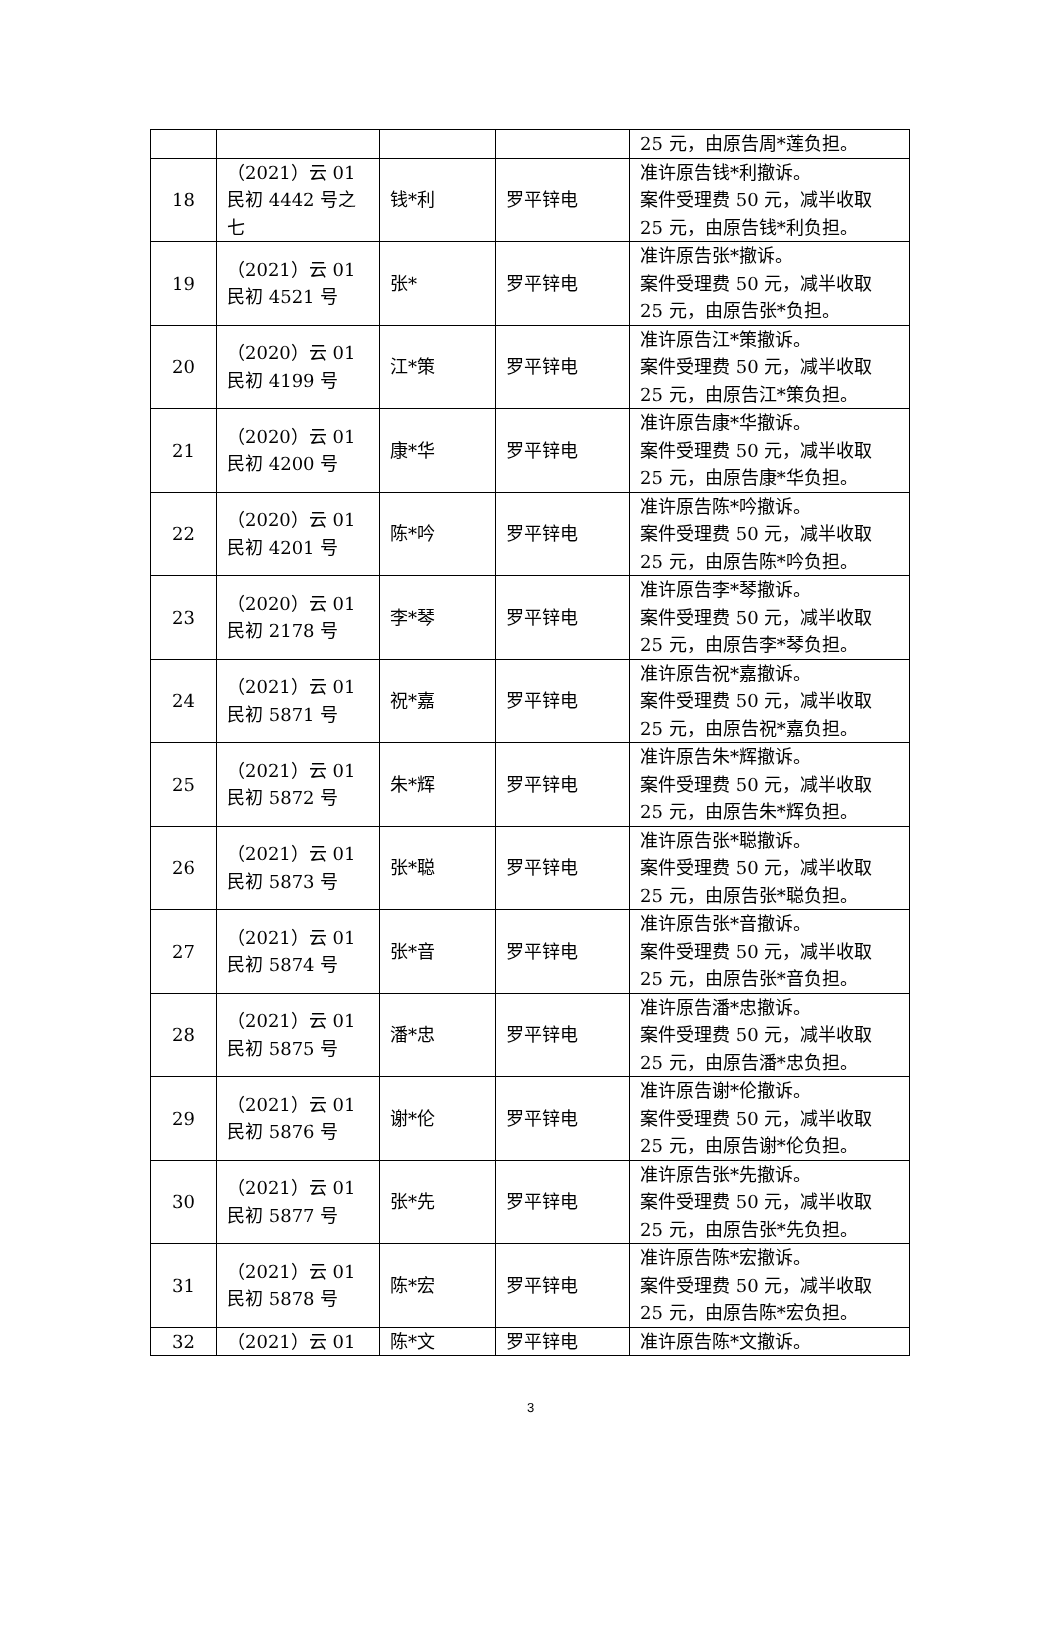| | | | | 25 元，由原告周*莲负担。 |
| 18 | （2021）云 01 民初 4442 号之七 | 钱*利 | 罗平锌电 | 准许原告钱*利撤诉。 案件受理费 50 元，减半收取 25 元，由原告钱*利负担。 |
| 19 | （2021）云 01 民初 4521 号 | 张* | 罗平锌电 | 准许原告张*撤诉。 案件受理费 50 元，减半收取 25 元，由原告张*负担。 |
| 20 | （2020）云 01 民初 4199 号 | 江*策 | 罗平锌电 | 准许原告江*策撤诉。 案件受理费 50 元，减半收取 25 元，由原告江*策负担。 |
| 21 | （2020）云 01 民初 4200 号 | 康*华 | 罗平锌电 | 准许原告康*华撤诉。 案件受理费 50 元，减半收取 25 元，由原告康*华负担。 |
| 22 | （2020）云 01 民初 4201 号 | 陈*吟 | 罗平锌电 | 准许原告陈*吟撤诉。 案件受理费 50 元，减半收取 25 元，由原告陈*吟负担。 |
| 23 | （2020）云 01 民初 2178 号 | 李*琴 | 罗平锌电 | 准许原告李*琴撤诉。 案件受理费 50 元，减半收取 25 元，由原告李*琴负担。 |
| 24 | （2021）云 01 民初 5871 号 | 祝*嘉 | 罗平锌电 | 准许原告祝*嘉撤诉。 案件受理费 50 元，减半收取 25 元，由原告祝*嘉负担。 |
| 25 | （2021）云 01 民初 5872 号 | 朱*辉 | 罗平锌电 | 准许原告朱*辉撤诉。 案件受理费 50 元，减半收取 25 元，由原告朱*辉负担。 |
| 26 | （2021）云 01 民初 5873 号 | 张*聪 | 罗平锌电 | 准许原告张*聪撤诉。 案件受理费 50 元，减半收取 25 元，由原告张*聪负担。 |
| 27 | （2021）云 01 民初 5874 号 | 张*音 | 罗平锌电 | 准许原告张*音撤诉。 案件受理费 50 元，减半收取 25 元，由原告张*音负担。 |
| 28 | （2021）云 01 民初 5875 号 | 潘*忠 | 罗平锌电 | 准许原告潘*忠撤诉。 案件受理费 50 元，减半收取 25 元，由原告潘*忠负担。 |
| 29 | （2021）云 01 民初 5876 号 | 谢*伦 | 罗平锌电 | 准许原告谢*伦撤诉。 案件受理费 50 元，减半收取 25 元，由原告谢*伦负担。 |
| 30 | （2021）云 01 民初 5877 号 | 张*先 | 罗平锌电 | 准许原告张*先撤诉。 案件受理费 50 元，减半收取 25 元，由原告张*先负担。 |
| 31 | （2021）云 01 民初 5878 号 | 陈*宏 | 罗平锌电 | 准许原告陈*宏撤诉。 案件受理费 50 元，减半收取 25 元，由原告陈*宏负担。 |
| 32 | （2021）云 01 | 陈*文 | 罗平锌电 | 准许原告陈*文撤诉。 |
3